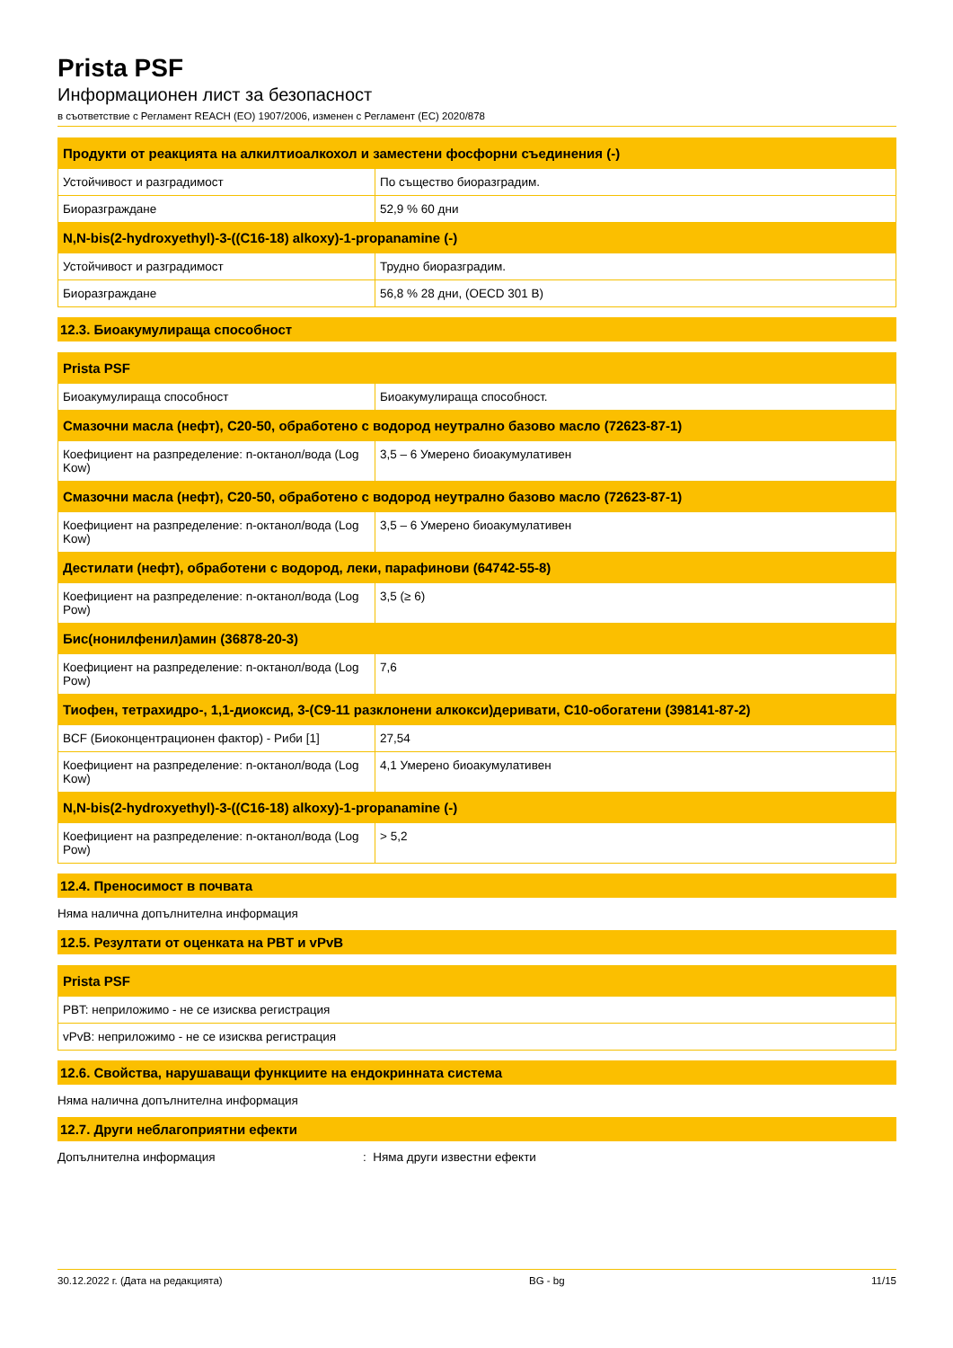Prista PSF
Информационен лист за безопасност
в съответствие с Регламент REACH (ЕО) 1907/2006, изменен с Регламент (ЕС) 2020/878
| Продукти от реакцията на алкилтиоалкохол и заместени фосфорни съединения (-) | |
| --- | --- |
| Устойчивост и разградимост | По същество биоразградим. |
| Биоразграждане | 52,9 % 60 дни |
| N,N-bis(2-hydroxyethyl)-3-((C16-18) alkoxy)-1-propanamine (-) | |
| Устойчивост и разградимост | Трудно биоразградим. |
| Биоразграждане | 56,8 % 28 дни, (OECD 301 B) |
12.3. Биоакумулираща способност
| Prista PSF | |
| --- | --- |
| Биоакумулираща способност | Биоакумулираща способност. |
| Смазочни масла (нефт), C20-50, обработено с водород неутрално базово масло (72623-87-1) | |
| Коефициент на разпределение: n-октанол/вода (Log Kow) | 3,5 – 6 Умерено биоакумулативен |
| Смазочни масла (нефт), C20-50, обработено с водород неутрално базово масло (72623-87-1) | |
| Коефициент на разпределение: n-октанол/вода (Log Kow) | 3,5 – 6 Умерено биоакумулативен |
| Дестилати (нефт), обработени с водород, леки, парафинови (64742-55-8) | |
| Коефициент на разпределение: n-октанол/вода (Log Pow) | 3,5 (≥ 6) |
| Бис(нонилфенил)амин (36878-20-3) | |
| Коефициент на разпределение: n-октанол/вода (Log Pow) | 7,6 |
| Тиофен, тетрахидро-, 1,1-диоксид, 3-(C9-11 разклонени алкокси)деривати, C10-обогатени (398141-87-2) | |
| BCF (Биоконцентрационен фактор) - Риби [1] | 27,54 |
| Коефициент на разпределение: n-октанол/вода (Log Kow) | 4,1 Умерено биоакумулативен |
| N,N-bis(2-hydroxyethyl)-3-((C16-18) alkoxy)-1-propanamine (-) | |
| Коефициент на разпределение: n-октанол/вода (Log Pow) | > 5,2 |
12.4. Преносимост в почвата
Няма налична допълнителна информация
12.5. Резултати от оценката на PBT и vPvB
| Prista PSF |
| --- |
| PBT: неприложимо - не се изисква регистрация |
| vPvB: неприложимо - не се изисква регистрация |
12.6. Свойства, нарушаващи функциите на ендокринната система
Няма налична допълнителна информация
12.7. Други неблагоприятни ефекти
Допълнителна информация: Няма други известни ефекти
30.12.2022 г. (Дата на редакцията) BG - bg 11/15